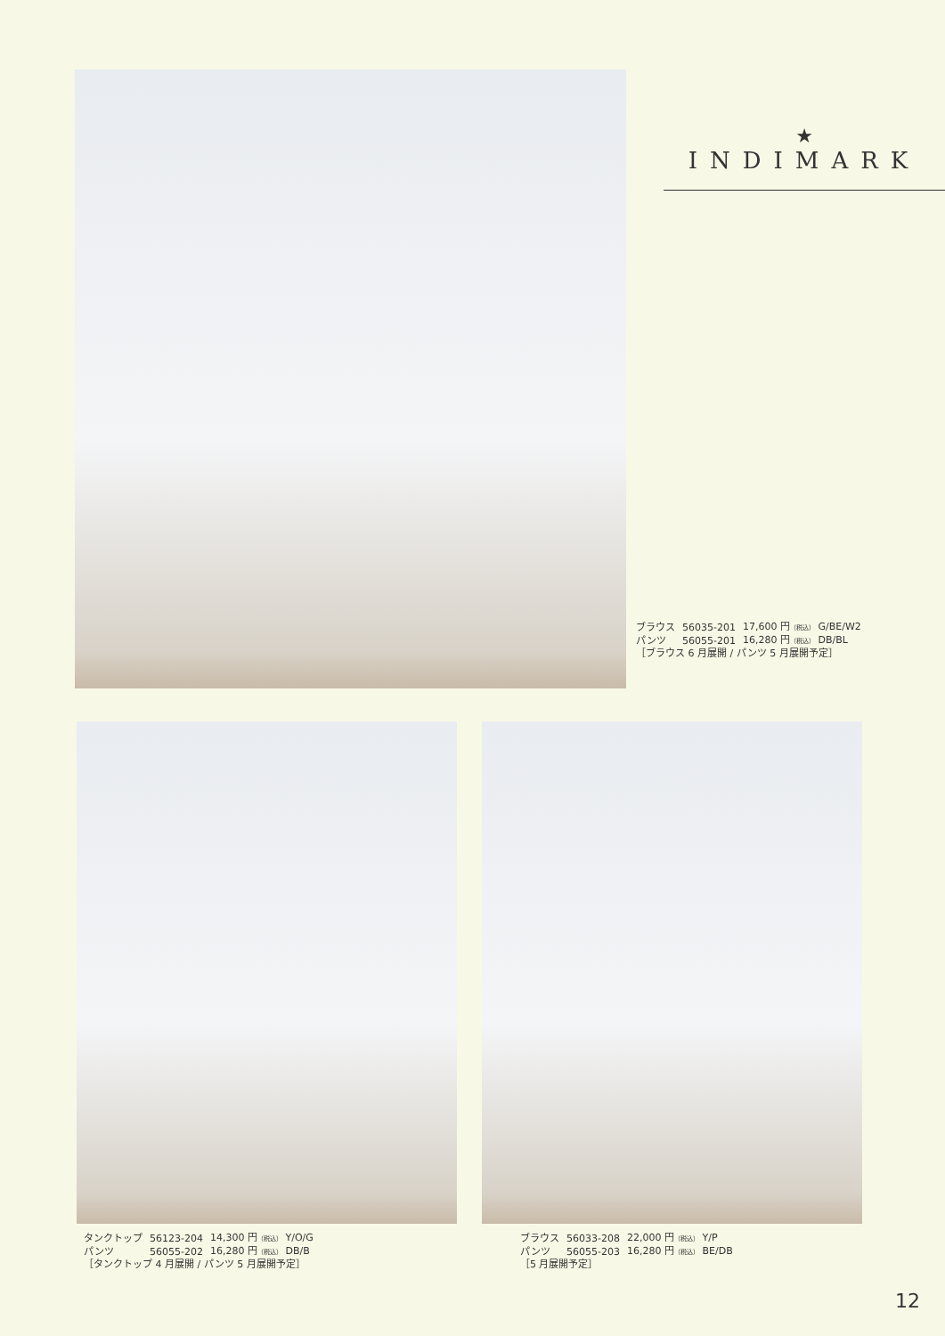★
INDIMARK
| ブラウス | 56035-201 | 17,600 円 （税込） G/BE/W2 |
| パンツ | 56055-201 | 16,280 円 （税込） DB/BL |
［ブラウス 6 月展開 / パンツ 5 月展開予定］
| タンクトップ | 56123-204 | 14,300 円 （税込） Y/O/G |
| パンツ | 56055-202 | 16,280 円 （税込） DB/B |
［タンクトップ 4 月展開 / パンツ 5 月展開予定］
| ブラウス | 56033-208 | 22,000 円 （税込） Y/P |
| パンツ | 56055-203 | 16,280 円 （税込） BE/DB |
［5 月展開予定］
12